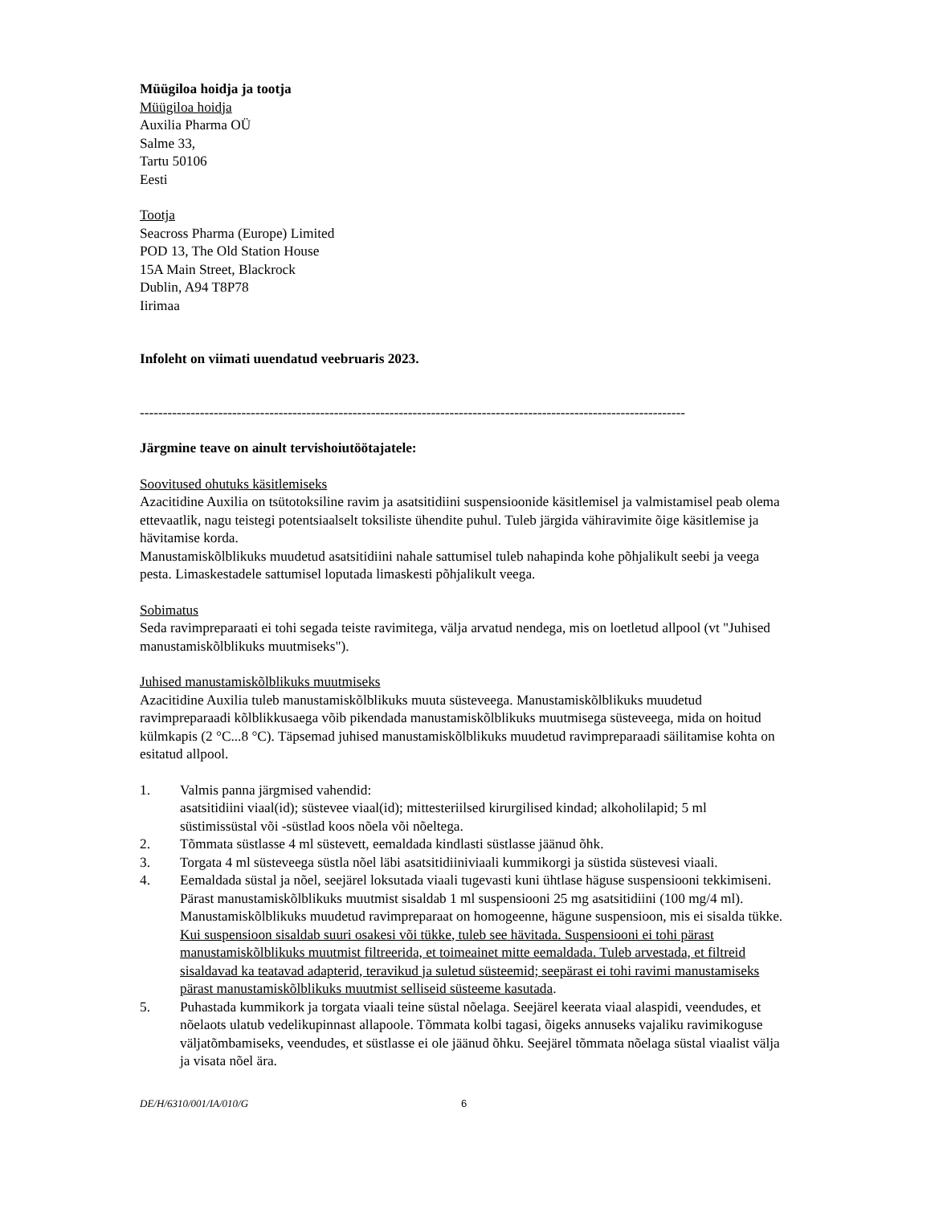Müügiloa hoidja ja tootja
Müügiloa hoidja
Auxilia Pharma OÜ
Salme 33,
Tartu 50106
Eesti
Tootja
Seacross Pharma (Europe) Limited
POD 13, The Old Station House
15A Main Street, Blackrock
Dublin, A94 T8P78
Iirimaa
Infoleht on viimati uuendatud veebruaris 2023.
----------------------------------------------------------------------------------------------------------------------
Järgmine teave on ainult tervishoiutöötajatele:
Soovitused ohutuks käsitlemiseks
Azacitidine Auxilia on tsütotoksiline ravim ja asatsitidiini suspensioonide käsitlemisel ja valmistamisel peab olema ettevaatlik, nagu teistegi potentsiaalselt toksiliste ühendite puhul. Tuleb järgida vähiravimite õige käsitlemise ja hävitamise korda.
Manustamiskõlblikuks muudetud asatsitidiini nahale sattumisel tuleb nahapinda kohe põhjalikult seebi ja veega pesta. Limaskestadele sattumisel loputada limaskesti põhjalikult veega.
Sobimatus
Seda ravimpreparaati ei tohi segada teiste ravimitega, välja arvatud nendega, mis on loetletud allpool (vt "Juhised manustamiskõlblikuks muutmiseks").
Juhised manustamiskõlblikuks muutmiseks
Azacitidine Auxilia tuleb manustamiskõlblikuks muuta süsteveega. Manustamiskõlblikuks muudetud ravimpreparaadi kõlblikkusaega võib pikendada manustamiskõlblikuks muutmisega süsteveega, mida on hoitud külmkapis (2 °C...8 °C). Täpsemad juhised manustamiskõlblikuks muudetud ravimpreparaadi säilitamise kohta on esitatud allpool.
1. Valmis panna järgmised vahendid:
asatsitidiini viaal(id); süstevee viaal(id); mittesteriilsed kirurgilised kindad; alkoholilapid; 5 ml süstimissüstal või -süstlad koos nõela või nõeltega.
2. Tõmmata süstlasse 4 ml süstevett, eemaldada kindlasti süstlasse jäänud õhk.
3. Torgata 4 ml süsteveega süstla nõel läbi asatsitidiiniviaali kummikorgi ja süstida süstevesi viaali.
4. Eemaldada süstal ja nõel, seejärel loksutada viaali tugevasti kuni ühtlase häguse suspensiooni tekkimiseni. Pärast manustamiskõlblikuks muutmist sisaldab 1 ml suspensiooni 25 mg asatsitidiini (100 mg/4 ml). Manustamiskõlblikuks muudetud ravimpreparaat on homogeenne, hägune suspensioon, mis ei sisalda tükke. Kui suspensioon sisaldab suuri osakesi või tükke, tuleb see hävitada. Suspensiooni ei tohi pärast manustamiskõlblikuks muutmist filtreerida, et toimeainet mitte eemaldada. Tuleb arvestada, et filtreid sisaldavad ka teatavad adapterid, teravikud ja suletud süsteemid; seepärast ei tohi ravimi manustamiseks pärast manustamiskõlblikuks muutmist selliseid süsteeme kasutada.
5. Puhastada kummikork ja torgata viaali teine süstal nõelaga. Seejärel keerata viaal alaspidi, veendudes, et nõelaots ulatub vedelikupinnast allapoole. Tõmmata kolbi tagasi, õigeks annuseks vajaliku ravimikoguse väljatõmbamiseks, veendudes, et süstlasse ei ole jäänud õhku. Seejärel tõmmata nõelaga süstal viaalist välja ja visata nõel ära.
DE/H/6310/001/IA/010/G 6